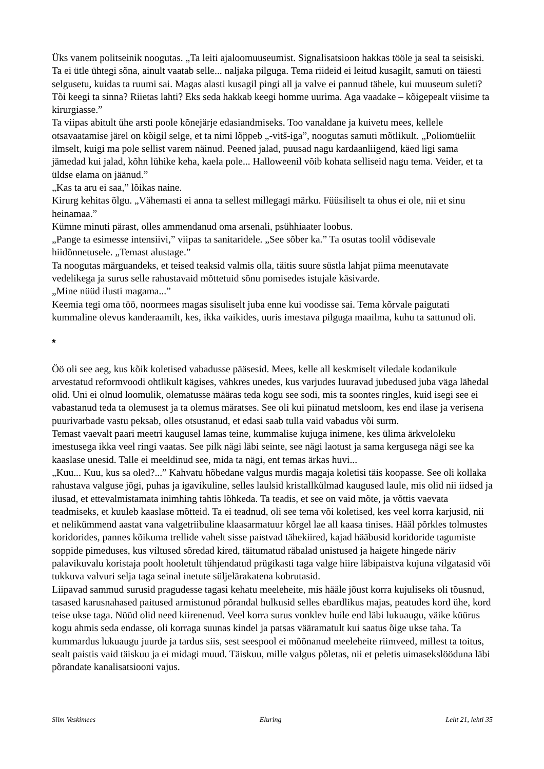Üks vanem politseinik noogutas. „Ta leiti ajaloomuuseumist. Signalisatsioon hakkas tööle ja seal ta seisiski. Ta ei ütle ühtegi sõna, ainult vaatab selle... naljaka pilguga. Tema riideid ei leitud kusagilt, samuti on täiesti selgusetu, kuidas ta ruumi sai. Magas alasti kusagil pingi all ja valve ei pannud tähele, kui muuseum suleti? Tõi keegi ta sinna? Riietas lahti? Eks seda hakkab keegi homme uurima. Aga vaadake – kõigepealt viisime ta kirurgiasse.”
Ta viipas abitult ühe arsti poole kõnejärje edasiandmiseks. Too vanaldane ja kuivetu mees, kellele otsavaatamise järel on kõigil selge, et ta nimi lõppeb „-vitš-iga”, noogutas samuti mõtlikult. „Poliomüeliit ilmselt, kuigi ma pole sellist varem näinud. Peened jalad, puusad nagu kardaanliigend, käed ligi sama jämedad kui jalad, kõhn lühike keha, kaela pole... Halloweenil võib kohata selliseid nagu tema. Veider, et ta üldse elama on jäänud.”
„Kas ta aru ei saa,” lõikas naine.
Kirurg kehitas õlgu. „Vähemasti ei anna ta sellest millegagi märku. Füüsiliselt ta ohus ei ole, nii et sinu heinamaa.”
Kümne minuti pärast, olles ammendanud oma arsenali, psühhiaater loobus.
„Pange ta esimesse intensiivi,” viipas ta sanitaridele. „See sõber ka.” Ta osutas toolil võdisevale hiidõnnetusele. „Temast alustage.”
Ta noogutas märguandeks, et teised teaksid valmis olla, täitis suure süstla lahjat piima meenutavate vedelikega ja surus selle rahustavaid mõttetuid sõnu pomisedes istujale käsivarde.
„Mine nüüd ilusti magama...”
Keemia tegi oma töö, noormees magas sisuliselt juba enne kui voodisse sai. Tema kõrvale paigutati kummaline olevus kanderaamilt, kes, ikka vaikides, uuris imestava pilguga maailma, kuhu ta sattunud oli.
*
Öö oli see aeg, kus kõik koletised vabadusse pääsesid. Mees, kelle all keskmiselt viledale kodanikule arvestatud reformvoodi ohtlikult kägises, vähkres unedes, kus varjudes luuravad jubedused juba väga lähedal olid. Uni ei olnud loomulik, olematusse määras teda kogu see sodi, mis ta soontes ringles, kuid isegi see ei vabastanud teda ta olemusest ja ta olemus märatses. See oli kui piinatud metsloom, kes end ilase ja verisena puurivarbade vastu peksab, olles otsustanud, et edasi saab tulla vaid vabadus või surm.
Temast vaevalt paari meetri kaugusel lamas teine, kummalise kujuga inimene, kes ülima ärkveloleku imestusega ikka veel ringi vaatas. See pilk nägi läbi seinte, see nägi laotust ja sama kergusega nägi see ka kaaslase unesid. Talle ei meeldinud see, mida ta nägi, ent temas ärkas huvi...
„Kuu... Kuu, kus sa oled?...” Kahvatu hõbedane valgus murdis magaja koletisi täis koopasse. See oli kollaka rahustava valguse jõgi, puhas ja igavikuline, selles laulsid kristallkülmad kaugused laule, mis olid nii iidsed ja ilusad, et ettevalmistamata inimhing tahtis lõhkeda. Ta teadis, et see on vaid mõte, ja võttis vaevata teadmiseks, et kuuleb kaaslase mõtteid. Ta ei teadnud, oli see tema või koletised, kes veel korra karjusid, nii et nelikümmend aastat vana valgetriibuline klaasarmatuur kõrgel lae all kaasa tinises. Hääl põrkles tolmustes koridorides, pannes kõikuma trellide vahelt sisse paistvad tähekiired, kajad hääbusid koridoride tagumiste soppide pimeduses, kus viltused sõredad kired, täitumatud räbalad unistused ja haigete hingede näriv palavikuvalu koristaja poolt hooletult tühjendatud prügikasti taga valge hiire läbipaistva kujuna vilgatasid või tukkuva valvuri selja taga seinal inetute süljelärakatena kobrutasid.
Liipavad sammud surusid pragudesse tagasi kehatu meeleheite, mis hääle jõust korra kujuliseks oli tõusnud, tasased karusnahased paitused armistunud põrandal hulkusid selles ebardlikus majas, peatudes kord ühe, kord teise ukse taga. Nüüd olid need kiirenenud. Veel korra surus vonklev huile end läbi lukuaugu, väike küürus kogu ahmis seda endasse, oli korraga suunas kindel ja patsas vääramatult kui saatus õige ukse taha. Ta kummardus lukuaugu juurde ja tardus siis, sest seespool ei mõõnanud meeleheite riimveed, millest ta toitus, sealt paistis vaid täiskuu ja ei midagi muud. Täiskuu, mille valgus põletas, nii et peletis uimasekslööduna läbi põrandate kanalisatsiooni vajus.
Siim Veskimees Eluring Leht 21, lehti 35